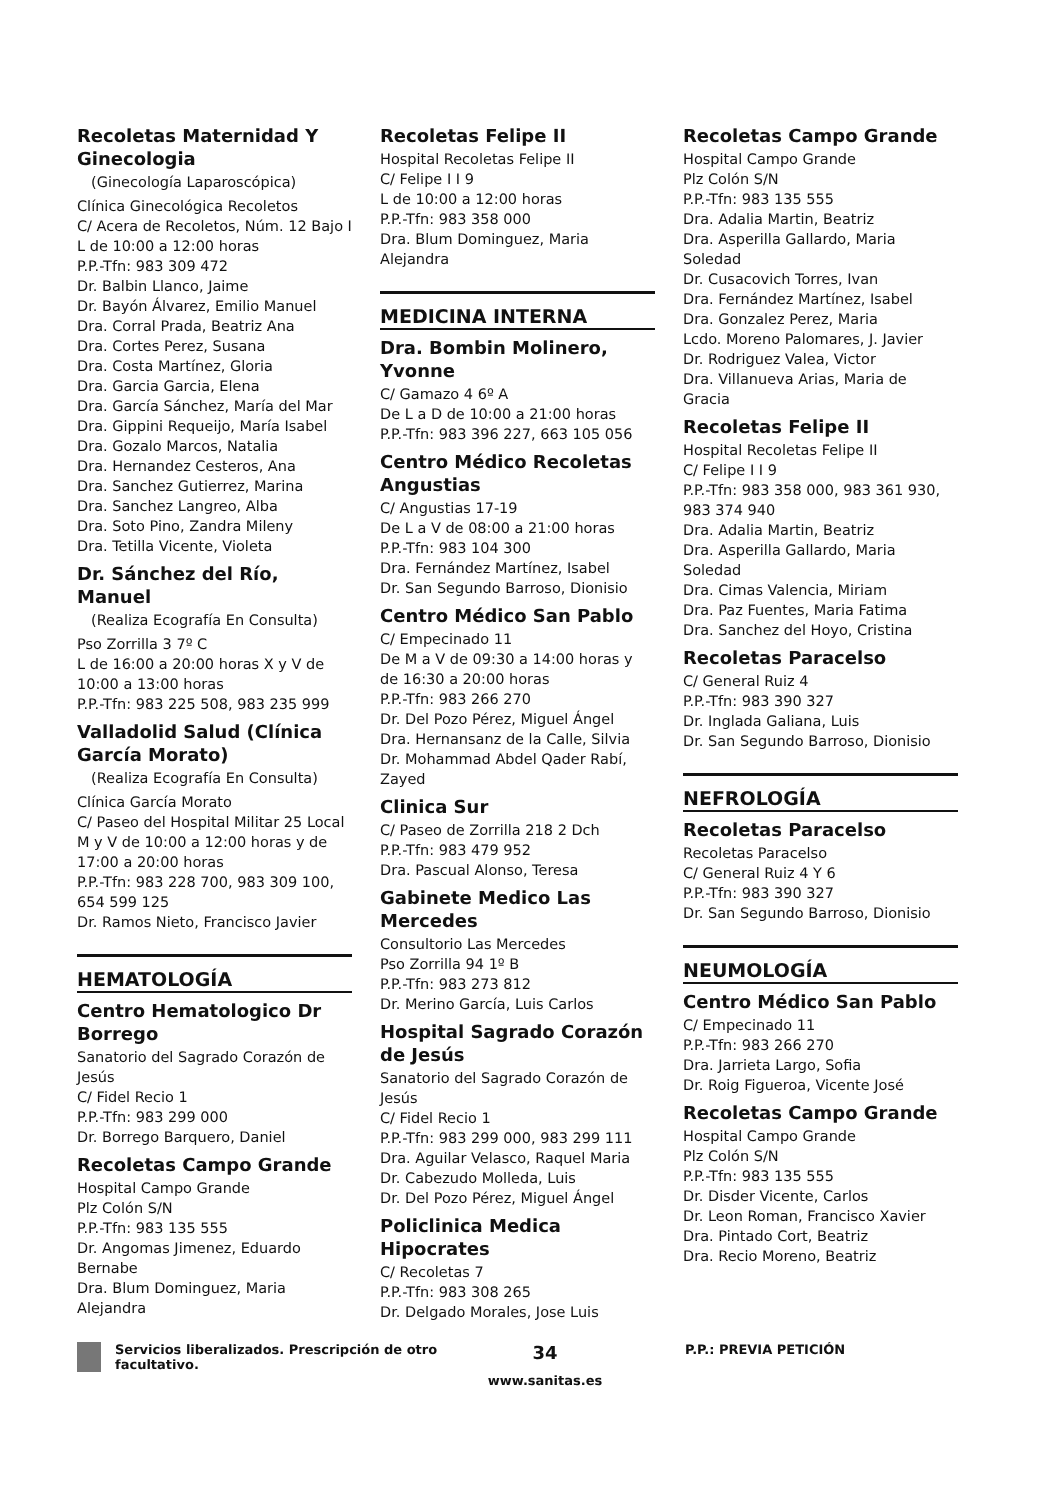Recoletas Maternidad Y Ginecologia
(Ginecología Laparoscópica)
Clínica Ginecológica Recoletos
C/ Acera de Recoletos, Núm. 12 Bajo I
L de 10:00 a 12:00 horas
P.P.-Tfn: 983 309 472
Dr. Balbin Llanco, Jaime
Dr. Bayón Álvarez, Emilio Manuel
Dra. Corral Prada, Beatriz Ana
Dra. Cortes Perez, Susana
Dra. Costa Martínez, Gloria
Dra. Garcia Garcia, Elena
Dra. García Sánchez, María del Mar
Dra. Gippini Requeijo, María Isabel
Dra. Gozalo Marcos, Natalia
Dra. Hernandez Cesteros, Ana
Dra. Sanchez Gutierrez, Marina
Dra. Sanchez Langreo, Alba
Dra. Soto Pino, Zandra Mileny
Dra. Tetilla Vicente, Violeta
Dr. Sánchez del Río, Manuel
(Realiza Ecografía En Consulta)
Pso Zorrilla 3 7º C
L de 16:00 a 20:00 horas X y V de 10:00 a 13:00 horas
P.P.-Tfn: 983 225 508, 983 235 999
Valladolid Salud (Clínica García Morato)
(Realiza Ecografía En Consulta)
Clínica García Morato
C/ Paseo del Hospital Militar 25 Local
M y V de 10:00 a 12:00 horas y de 17:00 a 20:00 horas
P.P.-Tfn: 983 228 700, 983 309 100, 654 599 125
Dr. Ramos Nieto, Francisco Javier
HEMATOLOGÍA
Centro Hematologico Dr Borrego
Sanatorio del Sagrado Corazón de Jesús
C/ Fidel Recio 1
P.P.-Tfn: 983 299 000
Dr. Borrego Barquero, Daniel
Recoletas Campo Grande
Hospital Campo Grande
Plz Colón S/N
P.P.-Tfn: 983 135 555
Dr. Angomas Jimenez, Eduardo Bernabe
Dra. Blum Dominguez, Maria Alejandra
Recoletas Felipe II
Hospital Recoletas Felipe II
C/ Felipe I I 9
L de 10:00 a 12:00 horas
P.P.-Tfn: 983 358 000
Dra. Blum Dominguez, Maria Alejandra
MEDICINA INTERNA
Dra. Bombin Molinero, Yvonne
C/ Gamazo 4 6º A
De L a D de 10:00 a 21:00 horas
P.P.-Tfn: 983 396 227, 663 105 056
Centro Médico Recoletas Angustias
C/ Angustias 17-19
De L a V de 08:00 a 21:00 horas
P.P.-Tfn: 983 104 300
Dra. Fernández Martínez, Isabel
Dr. San Segundo Barroso, Dionisio
Centro Médico San Pablo
C/ Empecinado 11
De M a V de 09:30 a 14:00 horas y de 16:30 a 20:00 horas
P.P.-Tfn: 983 266 270
Dr. Del Pozo Pérez, Miguel Ángel
Dra. Hernansanz de la Calle, Silvia
Dr. Mohammad Abdel Qader Rabí, Zayed
Clinica Sur
C/ Paseo de Zorrilla 218 2 Dch
P.P.-Tfn: 983 479 952
Dra. Pascual Alonso, Teresa
Gabinete Medico Las Mercedes
Consultorio Las Mercedes
Pso Zorrilla 94 1º B
P.P.-Tfn: 983 273 812
Dr. Merino García, Luis Carlos
Hospital Sagrado Corazón de Jesús
Sanatorio del Sagrado Corazón de Jesús
C/ Fidel Recio 1
P.P.-Tfn: 983 299 000, 983 299 111
Dra. Aguilar Velasco, Raquel Maria
Dr. Cabezudo Molleda, Luis
Dr. Del Pozo Pérez, Miguel Ángel
Policlinica Medica Hipocrates
C/ Recoletas 7
P.P.-Tfn: 983 308 265
Dr. Delgado Morales, Jose Luis
Recoletas Campo Grande
Hospital Campo Grande
Plz Colón S/N
P.P.-Tfn: 983 135 555
Dra. Adalia Martin, Beatriz
Dra. Asperilla Gallardo, Maria Soledad
Dr. Cusacovich Torres, Ivan
Dra. Fernández Martínez, Isabel
Dra. Gonzalez Perez, Maria
Lcdo. Moreno Palomares, J. Javier
Dr. Rodriguez Valea, Victor
Dra. Villanueva Arias, Maria de Gracia
Recoletas Felipe II
Hospital Recoletas Felipe II
C/ Felipe I I 9
P.P.-Tfn: 983 358 000, 983 361 930, 983 374 940
Dra. Adalia Martin, Beatriz
Dra. Asperilla Gallardo, Maria Soledad
Dra. Cimas Valencia, Miriam
Dra. Paz Fuentes, Maria Fatima
Dra. Sanchez del Hoyo, Cristina
Recoletas Paracelso
C/ General Ruiz 4
P.P.-Tfn: 983 390 327
Dr. Inglada Galiana, Luis
Dr. San Segundo Barroso, Dionisio
NEFROLOGÍA
Recoletas Paracelso
Recoletas Paracelso
C/ General Ruiz 4 Y 6
P.P.-Tfn: 983 390 327
Dr. San Segundo Barroso, Dionisio
NEUMOLOGÍA
Centro Médico San Pablo
C/ Empecinado 11
P.P.-Tfn: 983 266 270
Dra. Jarrieta Largo, Sofia
Dr. Roig Figueroa, Vicente José
Recoletas Campo Grande
Hospital Campo Grande
Plz Colón S/N
P.P.-Tfn: 983 135 555
Dr. Disder Vicente, Carlos
Dr. Leon Roman, Francisco Xavier
Dra. Pintado Cort, Beatriz
Dra. Recio Moreno, Beatriz
Servicios liberalizados. Prescripción de otro facultativo.
34
www.sanitas.es
P.P.: PREVIA PETICIÓN